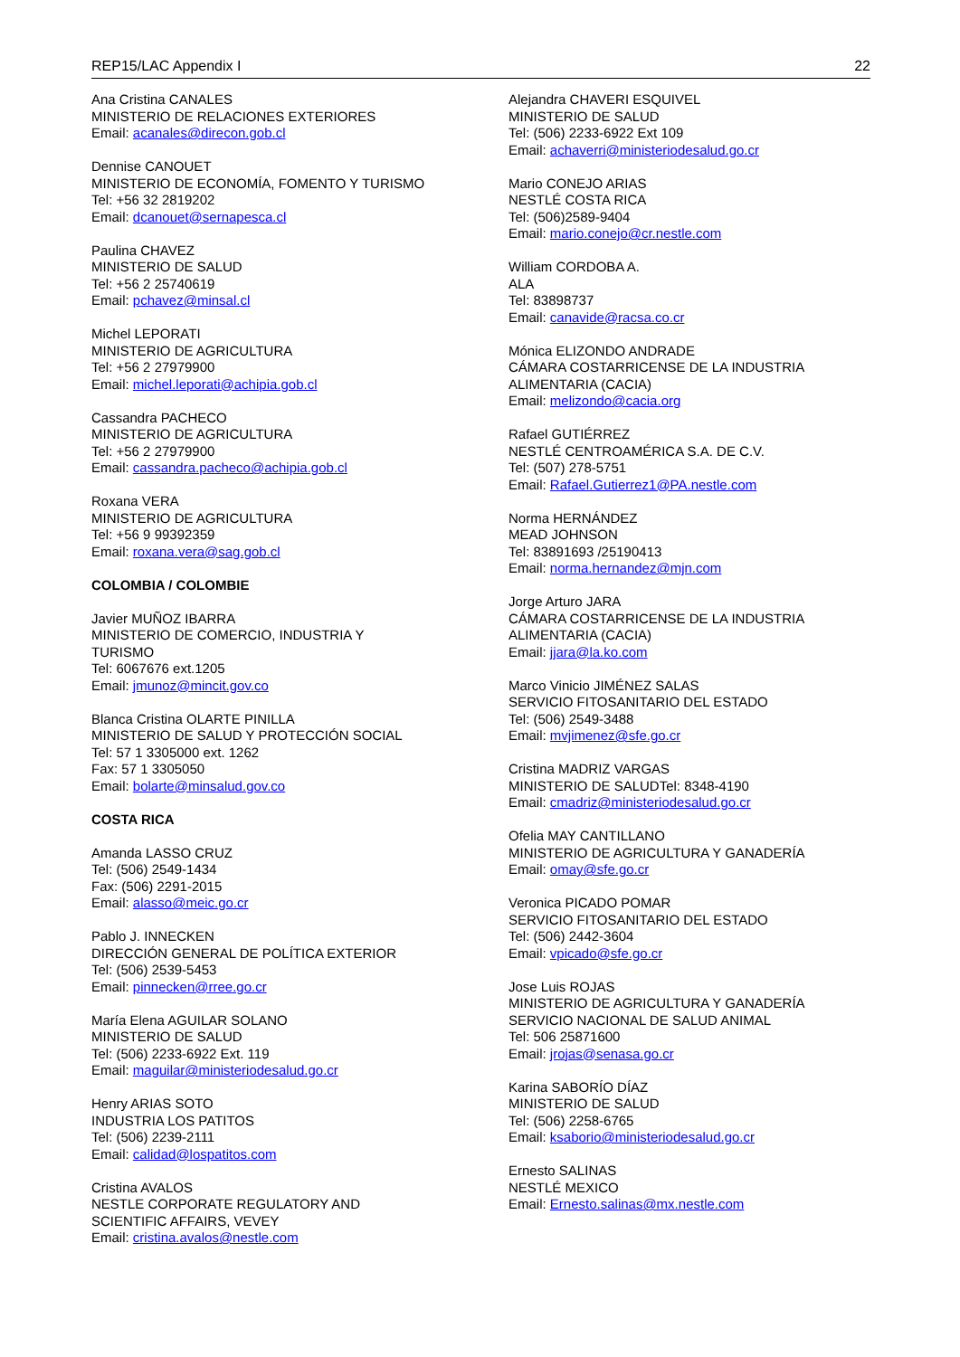REP15/LAC Appendix I 22
Ana Cristina CANALES
MINISTERIO DE RELACIONES EXTERIORES
Email: acanales@direcon.gob.cl
Dennise CANOUET
MINISTERIO DE ECONOMÍA, FOMENTO Y TURISMO
Tel: +56 32 2819202
Email: dcanouet@sernapesca.cl
Paulina CHAVEZ
MINISTERIO DE SALUD
Tel: +56 2 25740619
Email: pchavez@minsal.cl
Michel LEPORATI
MINISTERIO DE AGRICULTURA
Tel: +56 2 27979900
Email: michel.leporati@achipia.gob.cl
Cassandra PACHECO
MINISTERIO DE AGRICULTURA
Tel: +56 2 27979900
Email: cassandra.pacheco@achipia.gob.cl
Roxana VERA
MINISTERIO DE AGRICULTURA
Tel: +56 9 99392359
Email: roxana.vera@sag.gob.cl
COLOMBIA / COLOMBIE
Javier MUÑOZ IBARRA
MINISTERIO DE COMERCIO, INDUSTRIA Y
TURISMO
Tel: 6067676 ext.1205
Email: jmunoz@mincit.gov.co
Blanca Cristina OLARTE PINILLA
MINISTERIO DE SALUD Y PROTECCIÓN SOCIAL
Tel: 57 1 3305000 ext. 1262
Fax: 57 1 3305050
Email: bolarte@minsalud.gov.co
COSTA RICA
Amanda LASSO CRUZ
Tel: (506) 2549-1434
Fax: (506) 2291-2015
Email: alasso@meic.go.cr
Pablo J. INNECKEN
DIRECCIÓN GENERAL DE POLÍTICA EXTERIOR
Tel: (506) 2539-5453
Email: pinnecken@rree.go.cr
María Elena AGUILAR SOLANO
MINISTERIO DE SALUD
Tel: (506) 2233-6922 Ext. 119
Email: maguilar@ministeriodesalud.go.cr
Henry ARIAS SOTO
INDUSTRIA LOS PATITOS
Tel: (506) 2239-2111
Email: calidad@lospatitos.com
Cristina AVALOS
NESTLE CORPORATE REGULATORY AND
SCIENTIFIC AFFAIRS, VEVEY
Email: cristina.avalos@nestle.com
Alejandra CHAVERI ESQUIVEL
MINISTERIO DE SALUD
Tel: (506) 2233-6922 Ext 109
Email: achaverri@ministeriodesalud.go.cr
Mario CONEJO ARIAS
NESTLÉ COSTA RICA
Tel: (506)2589-9404
Email: mario.conejo@cr.nestle.com
William CORDOBA A.
ALA
Tel: 83898737
Email: canavide@racsa.co.cr
Mónica ELIZONDO ANDRADE
CÁMARA COSTARRICENSE DE LA INDUSTRIA
ALIMENTARIA (CACIA)
Email: melizondo@cacia.org
Rafael GUTIÉRREZ
NESTLÉ CENTROAMÉRICA S.A. DE C.V.
Tel: (507) 278-5751
Email: Rafael.Gutierrez1@PA.nestle.com
Norma HERNÁNDEZ
MEAD JOHNSON
Tel: 83891693 /25190413
Email: norma.hernandez@mjn.com
Jorge Arturo JARA
CÁMARA COSTARRICENSE DE LA INDUSTRIA
ALIMENTARIA (CACIA)
Email: jjara@la.ko.com
Marco Vinicio JIMÉNEZ SALAS
SERVICIO FITOSANITARIO DEL ESTADO
Tel: (506) 2549-3488
Email: mvjimenez@sfe.go.cr
Cristina MADRIZ VARGAS
MINISTERIO DE SALUDTel: 8348-4190
Email: cmadriz@ministeriodesalud.go.cr
Ofelia MAY CANTILLANO
MINISTERIO DE AGRICULTURA Y GANADERÍA
Email: omay@sfe.go.cr
Veronica PICADO POMAR
SERVICIO FITOSANITARIO DEL ESTADO
Tel: (506) 2442-3604
Email: vpicado@sfe.go.cr
Jose Luis ROJAS
MINISTERIO DE AGRICULTURA Y GANADERÍA
SERVICIO NACIONAL DE SALUD ANIMAL
Tel: 506 25871600
Email: jrojas@senasa.go.cr
Karina SABORÍO DÍAZ
MINISTERIO DE SALUD
Tel: (506) 2258-6765
Email: ksaborio@ministeriodesalud.go.cr
Ernesto SALINAS
NESTLÉ MEXICO
Email: Ernesto.salinas@mx.nestle.com